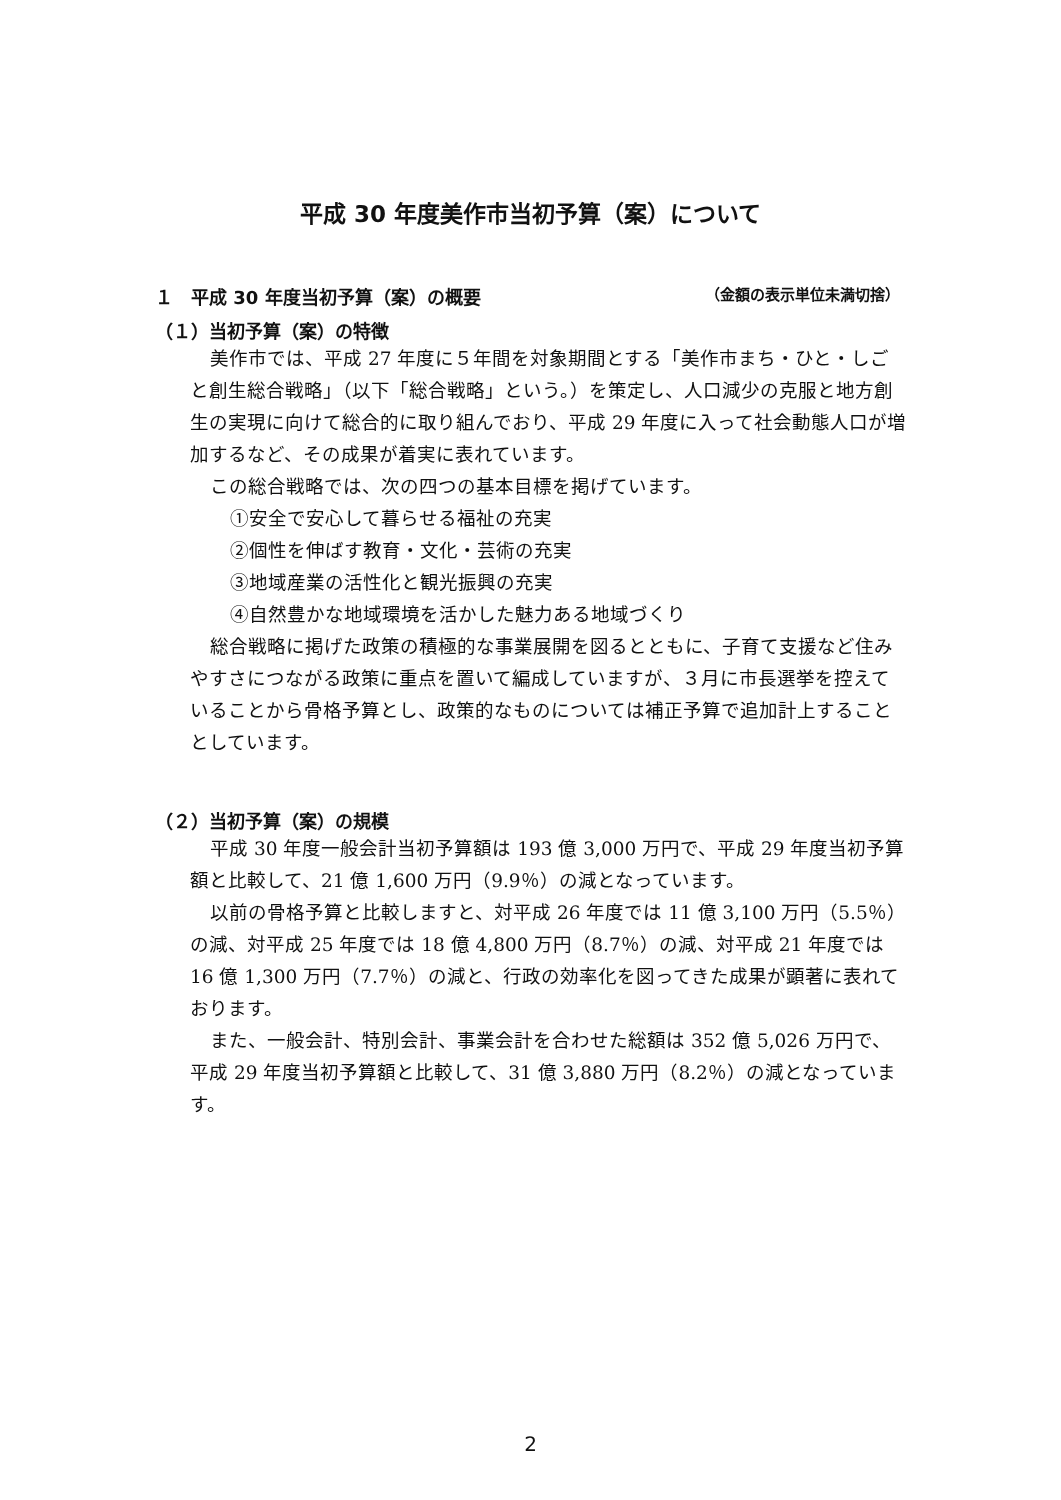平成 30 年度美作市当初予算（案）について
１　平成 30 年度当初予算（案）の概要 （金額の表示単位未満切捨）
（１）当初予算（案）の特徴
美作市では、平成 27 年度に５年間を対象期間とする「美作市まち・ひと・しごと創生総合戦略」（以下「総合戦略」という。）を策定し、人口減少の克服と地方創生の実現に向けて総合的に取り組んでおり、平成 29 年度に入って社会動態人口が増加するなど、その成果が着実に表れています。
この総合戦略では、次の四つの基本目標を掲げています。
①安全で安心して暮らせる福祉の充実
②個性を伸ばす教育・文化・芸術の充実
③地域産業の活性化と観光振興の充実
④自然豊かな地域環境を活かした魅力ある地域づくり
総合戦略に掲げた政策の積極的な事業展開を図るとともに、子育て支援など住みやすさにつながる政策に重点を置いて編成していますが、３月に市長選挙を控えていることから骨格予算とし、政策的なものについては補正予算で追加計上することとしています。
（２）当初予算（案）の規模
平成 30 年度一般会計当初予算額は 193 億 3,000 万円で、平成 29 年度当初予算額と比較して、21 億 1,600 万円（9.9％）の減となっています。
以前の骨格予算と比較しますと、対平成 26 年度では 11 億 3,100 万円（5.5％）の減、対平成 25 年度では 18 億 4,800 万円（8.7％）の減、対平成 21 年度では 16 億 1,300 万円（7.7％）の減と、行政の効率化を図ってきた成果が顕著に表れております。
また、一般会計、特別会計、事業会計を合わせた総額は 352 億 5,026 万円で、平成 29 年度当初予算額と比較して、31 億 3,880 万円（8.2％）の減となっています。
2